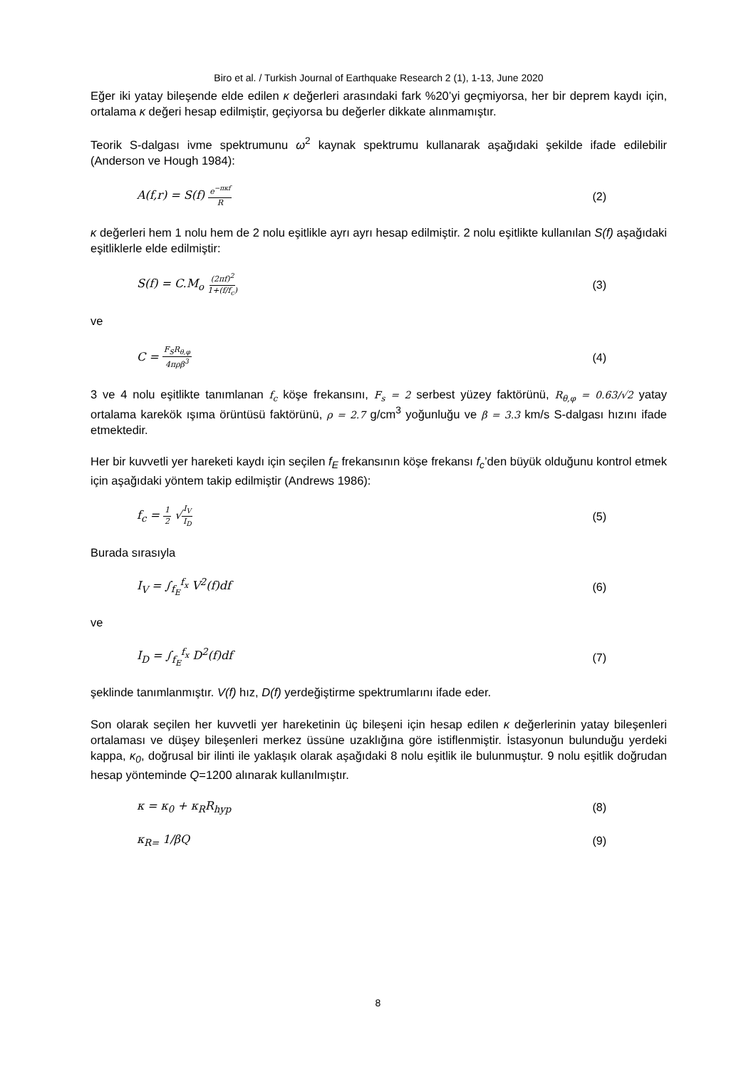Biro et al. / Turkish Journal of Earthquake Research 2 (1), 1-13, June 2020
Eğer iki yatay bileşende elde edilen κ değerleri arasındaki fark %20’yi geçmiyorsa, her bir deprem kaydı için, ortalama κ değeri hesap edilmiştir, geçiyorsa bu değerler dikkate alınmamıştır.
Teorik S-dalgası ivme spektrumunu ω<sup>2</sup> kaynak spektrumu kullanarak aşağıdaki şekilde ifade edilebilir (Anderson ve Hough 1984):
A(f,r) = S(f) e<sup>−πκf</sup> R (2)
κ değerleri hem 1 nolu hem de 2 nolu eşitlikle ayrı ayrı hesap edilmiştir. 2 nolu eşitlikte kullanılan S(f) aşağıdaki eşitliklerle elde edilmiştir:
S(f) = C.M<sub>o</sub> (2πf)<sup>2</sup> 1+(f/f<sub>c</sub>) (3)
ve
C = F<sub>S</sub>R<sub>θ,φ</sub> 4πρβ<sup>3</sup> (4)
3 ve 4 nolu eşitlikte tanımlanan f<sub>c</sub> köşe frekansını, F<sub>s</sub> = 2 serbest yüzey faktörünü, R<sub>θ,φ</sub> = 0.63/√2 yatay ortalama karekök ışıma örüntüsü faktörünü, ρ = 2.7 g/cm<sup>3</sup> yoğunluğu ve β = 3.3 km/s S-dalgası hızını ifade etmektedir.
Her bir kuvvetli yer hareketi kaydı için seçilen f<sub>E</sub> frekansının köşe frekansı f<sub>c</sub>’den büyük olduğunu kontrol etmek için aşağıdaki yöntem takip edilmiştir (Andrews 1986):
f<sub>c</sub> = 1 2 √I<sub>V</sub> I<sub>D</sub> (5)
Burada sırasıyla
I<sub>V</sub> = ∫<sub>f<sub>E</sub></sub><sup>f<sub>x</sub></sup> V<sup>2</sup>(f)df (6)
ve
I<sub>D</sub> = ∫<sub>f<sub>E</sub></sub><sup>f<sub>x</sub></sup> D<sup>2</sup>(f)df (7)
şeklinde tanımlanmıştır. V(f) hız, D(f) yerdeğiştirme spektrumlarını ifade eder.
Son olarak seçilen her kuvvetli yer hareketinin üç bileşeni için hesap edilen κ değerlerinin yatay bileşenleri ortalaması ve düşey bileşenleri merkez üssüne uzaklığına göre istiflenmiştir. İstasyonun bulunduğu yerdeki kappa, κ<sub>0</sub>, doğrusal bir ilinti ile yaklaşık olarak aşağıdaki 8 nolu eşitlik ile bulunmuştur. 9 nolu eşitlik doğrudan hesap yönteminde Q=1200 alınarak kullanılmıştır.
κ = κ<sub>0</sub> + κ<sub>R</sub>R<sub>hyp</sub> (8)
κ<sub>R=</sub> 1/βQ (9)
8